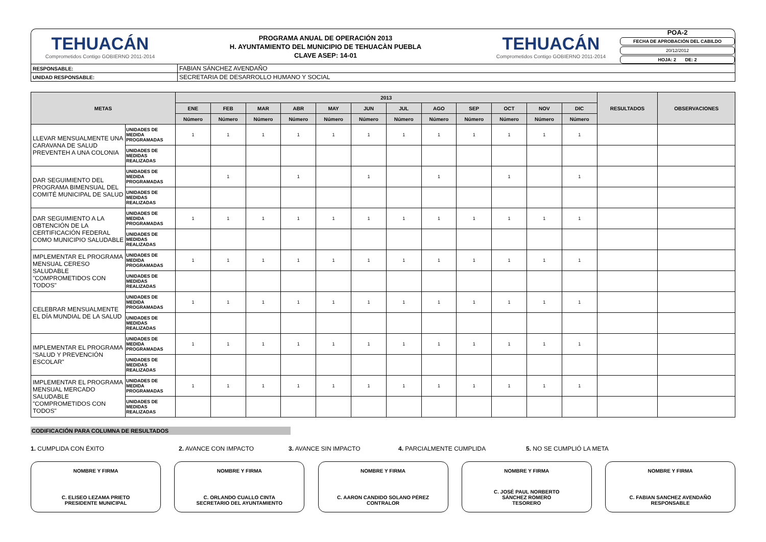TEHUACÁN
Comprometidos Contigo GOBIERNO 2011-2014
PROGRAMA ANUAL DE OPERACIÓN 2013
H. AYUNTAMIENTO DEL MUNICIPIO DE TEHUACÀN PUEBLA
CLAVE ASEP: 14-01
TEHUACÁN
Comprometidos Contigo GOBIERNO 2011-2014
POA-2
FECHA DE APROBACIÓN DEL CABILDO
20/12/2012
HOJA: 2 DE: 2
| RESPONSABLE: | FABIAN SÁNCHEZ AVENDAÑO |
| UNIDAD RESPONSABLE: | SECRETARIA DE DESARROLLO HUMANO Y SOCIAL |
| METAS | | 2013 | | | | | | | | | | | | RESULTADOS | OBSERVACIONES |
| --- | --- | --- | --- | --- | --- | --- | --- | --- | --- | --- | --- | --- | --- | --- | --- |
| | | ENE | FEB | MAR | ABR | MAY | JUN | JUL | AGO | SEP | OCT | NOV | DIC | | |
| | | Número | Número | Número | Número | Número | Número | Número | Número | Número | Número | Número | Número | | |
| LLEVAR MENSUALMENTE UNA CARAVANA DE SALUD PREVENTEH A UNA COLONIA | UNIDADES DE MEDIDA PROGRAMADAS | 1 | 1 | 1 | 1 | 1 | 1 | 1 | 1 | 1 | 1 | 1 | 1 | | |
| | UNIDADES DE MEDIDAS REALIZADAS | | | | | | | | | | | | | | |
| DAR SEGUIMIENTO DEL PROGRAMA BIMENSUAL DEL COMITÉ MUNICIPAL DE SALUD | UNIDADES DE MEDIDA PROGRAMADAS | | 1 | | 1 | | 1 | | 1 | | 1 | | 1 | | |
| | UNIDADES DE MEDIDAS REALIZADAS | | | | | | | | | | | | | | |
| DAR SEGUIMIENTO A LA OBTENCIÓN DE LA CERTIFICACIÓN FEDERAL COMO MUNICIPIO SALUDABLE | UNIDADES DE MEDIDA PROGRAMADAS | 1 | 1 | 1 | 1 | 1 | 1 | 1 | 1 | 1 | 1 | 1 | 1 | | |
| | UNIDADES DE MEDIDAS REALIZADAS | | | | | | | | | | | | | | |
| IMPLEMENTAR EL PROGRAMA MENSUAL CERESO SALUDABLE "COMPROMETIDOS CON TODOS" | UNIDADES DE MEDIDA PROGRAMADAS | 1 | 1 | 1 | 1 | 1 | 1 | 1 | 1 | 1 | 1 | 1 | 1 | | |
| | UNIDADES DE MEDIDAS REALIZADAS | | | | | | | | | | | | | | |
| CELEBRAR MENSUALMENTE EL DÍA MUNDIAL DE LA SALUD | UNIDADES DE MEDIDA PROGRAMADAS | 1 | 1 | 1 | 1 | 1 | 1 | 1 | 1 | 1 | 1 | 1 | 1 | | |
| | UNIDADES DE MEDIDAS REALIZADAS | | | | | | | | | | | | | | |
| IMPLEMENTAR EL PROGRAMA "SALUD Y PREVENCIÓN ESCOLAR" | UNIDADES DE MEDIDA PROGRAMADAS | 1 | 1 | 1 | 1 | 1 | 1 | 1 | 1 | 1 | 1 | 1 | 1 | | |
| | UNIDADES DE MEDIDAS REALIZADAS | | | | | | | | | | | | | | |
| IMPLEMENTAR EL PROGRAMA MENSUAL MERCADO SALUDABLE "COMPROMETIDOS CON TODOS" | UNIDADES DE MEDIDA PROGRAMADAS | 1 | 1 | 1 | 1 | 1 | 1 | 1 | 1 | 1 | 1 | 1 | 1 | | |
| | UNIDADES DE MEDIDAS REALIZADAS | | | | | | | | | | | | | | |
CODIFICACIÓN PARA COLUMNA DE RESULTADOS
1. CUMPLIDA CON ÉXITO 2. AVANCE CON IMPACTO 3. AVANCE SIN IMPACTO 4. PARCIALMENTE CUMPLIDA 5. NO SE CUMPLIÓ LA META
NOMBRE Y FIRMA
C. ELISEO LEZAMA PRIETO
PRESIDENTE MUNICIPAL
NOMBRE Y FIRMA
C. ORLANDO CUALLO CINTA
SECRETARIO DEL AYUNTAMIENTO
NOMBRE Y FIRMA
C. AARON CANDIDO SOLANO PÉREZ
CONTRALOR
NOMBRE Y FIRMA
C. JOSÉ PAUL NORBERTO
SÁNCHEZ ROMERO
TESORERO
NOMBRE Y FIRMA
C. FABIAN SANCHEZ AVENDAÑO
RESPONSABLE